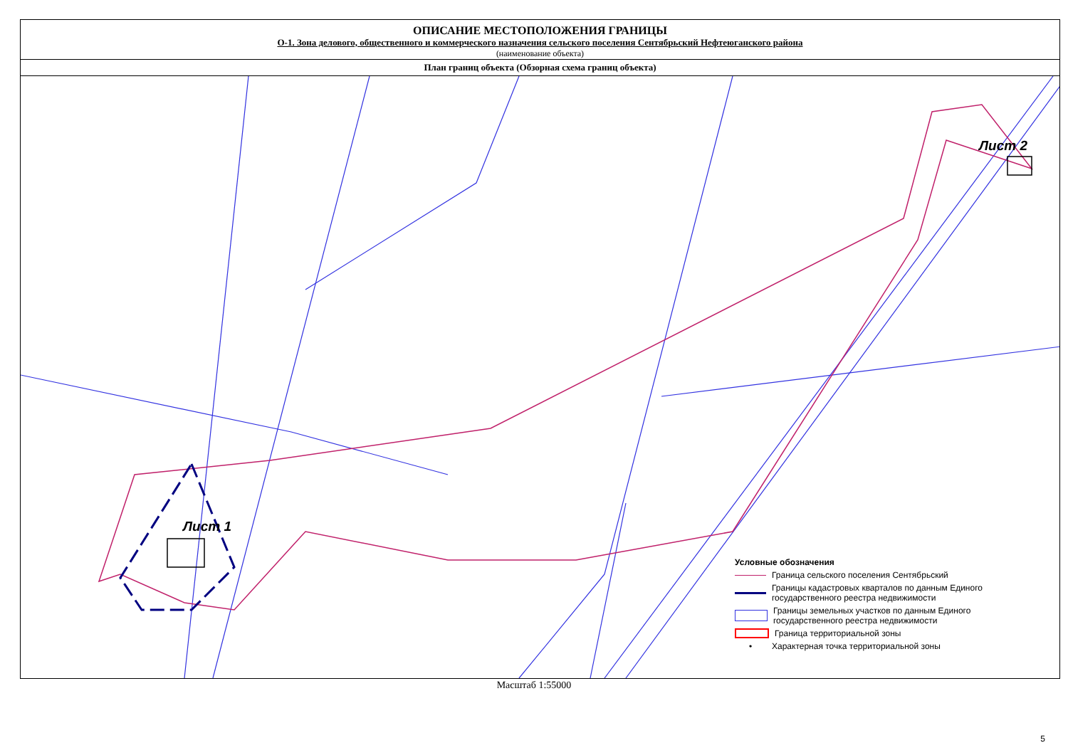| ОПИСАНИЕ МЕСТОПОЛОЖЕНИЯ ГРАНИЦЫ О-1. Зона делового, общественного и коммерческого назначения сельского поселения Сентябрьский Нефтеюганского района (наименование объекта) |
| План границ объекта (Обзорная схема границ объекта) |
| Лист 1 Лист 2 Условные обозначения Граница сельского поселения Сентябрьский Границы кадастровых кварталов по данным Единого государственного реестра недвижимости Границы земельных участков по данным Единого государственного реестра недвижимости Граница территориальной зоны • Характерная точка территориальной зоны |
Масштаб 1:55000
5